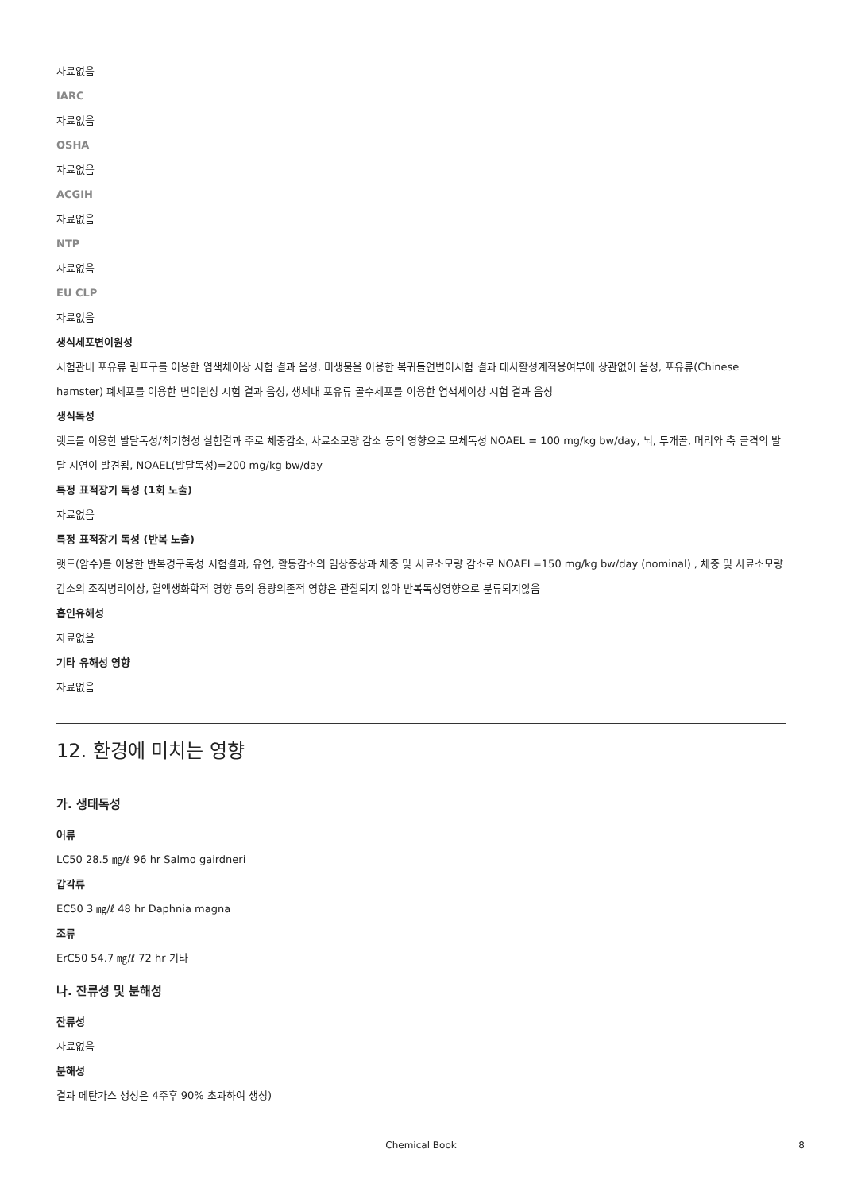자료없음
IARC
자료없음
OSHA
자료없음
ACGIH
자료없음
NTP
자료없음
EU CLP
자료없음
생식세포변이원성
시험관내 포유류 림프구를 이용한 염색체이상 시험 결과 음성, 미생물을 이용한 복귀돌연변이시험 결과 대사활성계적용여부에 상관없이 음성, 포유류(Chinese hamster) 폐세포를 이용한 변이원성 시험 결과 음성, 생체내 포유류 골수세포를 이용한 염색체이상 시험 결과 음성
생식독성
랫드를 이용한 발달독성/최기형성 실험결과 주로 체중감소, 사료소모량 감소 등의 영향으로 모체독성 NOAEL = 100 mg/kg bw/day, 뇌, 두개골, 머리와 축 골격의 발달 지연이 발견됨, NOAEL(발달독성)=200 mg/kg bw/day
특정 표적장기 독성 (1회 노출)
자료없음
특정 표적장기 독성 (반복 노출)
랫드(암수)를 이용한 반복경구독성 시험결과, 유연, 활동감소의 임상증상과 체중 및 사료소모량 감소로 NOAEL=150 mg/kg bw/day (nominal) , 체중 및 사료소모량 감소외 조직병리이상, 혈액생화학적 영향 등의 용량의존적 영향은 관찰되지 않아 반복독성영향으로 분류되지않음
흡인유해성
자료없음
기타 유해성 영향
자료없음
12. 환경에 미치는 영향
가. 생태독성
어류
LC50 28.5 ㎎/ℓ 96 hr Salmo gairdneri
갑각류
EC50 3 ㎎/ℓ 48 hr Daphnia magna
조류
ErC50 54.7 ㎎/ℓ 72 hr 기타
나. 잔류성 및 분해성
잔류성
자료없음
분해성
결과 메탄가스 생성은 4주후 90% 초과하여 생성)
8 Chemical Book